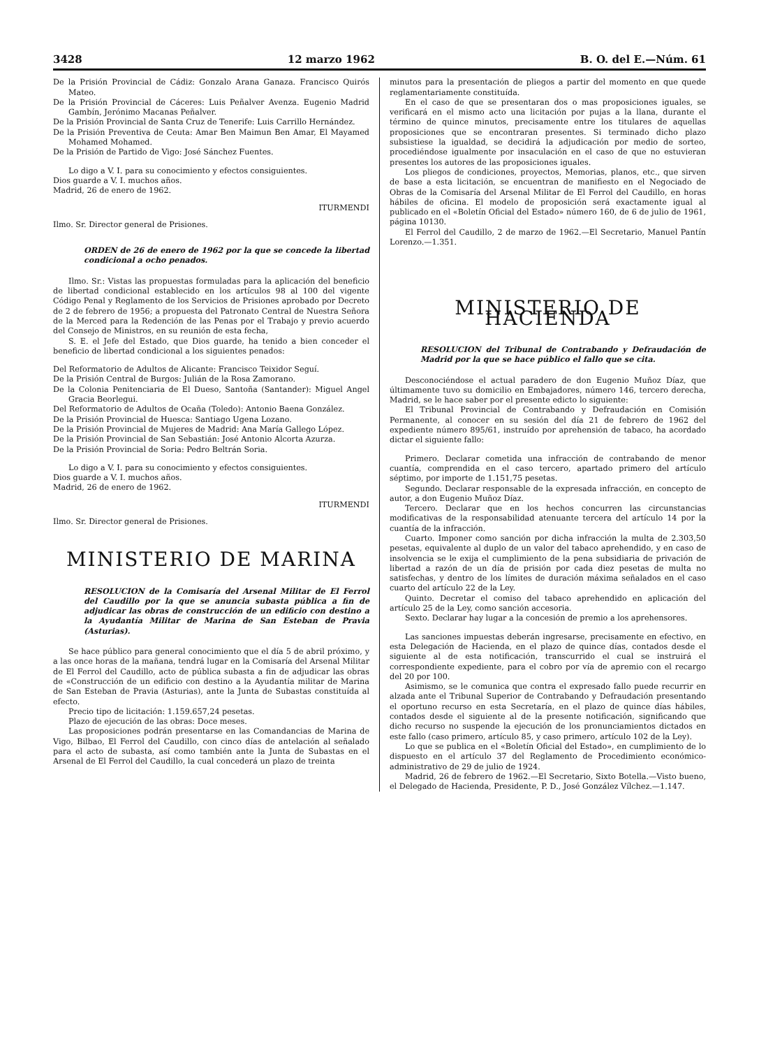3428 12 marzo 1962 B. O. del E.—Núm. 61
De la Prisión Provincial de Cádiz: Gonzalo Arana Ganaza. Francisco Quirós Mateo.
De la Prisión Provincial de Cáceres: Luis Peñalver Avenza. Eugenio Madrid Gambín, Jerónimo Macanas Peñalver.
De la Prisión Provincial de Santa Cruz de Tenerife: Luis Carrillo Hernández.
De la Prisión Preventiva de Ceuta: Amar Ben Maimun Ben Amar, El Mayamed Mohamed Mohamed.
De la Prisión de Partido de Vigo: José Sánchez Fuentes.
Lo digo a V. I. para su conocimiento y efectos consiguientes.
Dios guarde a V. I. muchos años.
Madrid, 26 de enero de 1962.
ITURMENDI
Ilmo. Sr. Director general de Prisiones.
ORDEN de 26 de enero de 1962 por la que se concede la libertad condicional a ocho penados.
Ilmo. Sr.: Vistas las propuestas formuladas para la aplicación del beneficio de libertad condicional establecido en los artículos 98 al 100 del vigente Código Penal y Reglamento de los Servicios de Prisiones aprobado por Decreto de 2 de febrero de 1956; a propuesta del Patronato Central de Nuestra Señora de la Merced para la Redención de las Penas por el Trabajo y previo acuerdo del Consejo de Ministros, en su reunión de esta fecha,
S. E. el Jefe del Estado, que Dios guarde, ha tenido a bien conceder el beneficio de libertad condicional a los siguientes penados:
Del Reformatorio de Adultos de Alicante: Francisco Teixidor Seguí.
De la Prisión Central de Burgos: Julián de la Rosa Zamorano.
De la Colonia Penitenciaria de El Dueso, Santoña (Santander): Miguel Angel Gracia Beorlegui.
Del Reformatorio de Adultos de Ocaña (Toledo): Antonio Baena González.
De la Prisión Provincial de Huesca: Santiago Ugena Lozano.
De la Prisión Provincial de Mujeres de Madrid: Ana María Gallego López.
De la Prisión Provincial de San Sebastián: José Antonio Alcorta Azurza.
De la Prisión Provincial de Soria: Pedro Beltrán Soria.
Lo digo a V. I. para su conocimiento y efectos consiguientes.
Dios guarde a V. I. muchos años.
Madrid, 26 de enero de 1962.
ITURMENDI
Ilmo. Sr. Director general de Prisiones.
MINISTERIO DE MARINA
RESOLUCION de la Comisaría del Arsenal Militar de El Ferrol del Caudillo por la que se anuncia subasta pública a fin de adjudicar las obras de construcción de un edificio con destino a la Ayudantía Militar de Marina de San Esteban de Pravia (Asturias).
Se hace público para general conocimiento que el día 5 de abril próximo, y a las once horas de la mañana, tendrá lugar en la Comisaría del Arsenal Militar de El Ferrol del Caudillo, acto de pública subasta a fin de adjudicar las obras de «Construcción de un edificio con destino a la Ayudantía militar de Marina de San Esteban de Pravia (Asturias), ante la Junta de Subastas constituída al efecto.
Precio tipo de licitación: 1.159.657,24 pesetas.
Plazo de ejecución de las obras: Doce meses.
Las proposiciones podrán presentarse en las Comandancias de Marina de Vigo, Bilbao, El Ferrol del Caudillo, con cinco días de antelación al señalado para el acto de subasta, así como también ante la Junta de Subastas en el Arsenal de El Ferrol del Caudillo, la cual concederá un plazo de treinta
minutos para la presentación de pliegos a partir del momento en que quede reglamentariamente constituída.
En el caso de que se presentaran dos o mas proposiciones iguales, se verificará en el mismo acto una licitación por pujas a la llana, durante el término de quince minutos, precisamente entre los titulares de aquellas proposiciones que se encontraran presentes. Si terminado dicho plazo subsistiese la igualdad, se decidirá la adjudicación por medio de sorteo, procediéndose igualmente por insaculación en el caso de que no estuvieran presentes los autores de las proposiciones iguales.
Los pliegos de condiciones, proyectos, Memorias, planos, etc., que sirven de base a esta licitación, se encuentran de manifiesto en el Negociado de Obras de la Comisaría del Arsenal Militar de El Ferrol del Caudillo, en horas hábiles de oficina. El modelo de proposición será exactamente igual al publicado en el «Boletín Oficial del Estado» número 160, de 6 de julio de 1961, página 10130.
El Ferrol del Caudillo, 2 de marzo de 1962.—El Secretario, Manuel Pantín Lorenzo.—1.351.
MINISTERIO DE HACIENDA
RESOLUCION del Tribunal de Contrabando y Defraudación de Madrid por la que se hace público el fallo que se cita.
Desconociéndose el actual paradero de don Eugenio Muñoz Díaz, que últimamente tuvo su domicilio en Embajadores, número 146, tercero derecha, Madrid, se le hace saber por el presente edicto lo siguiente:
El Tribunal Provincial de Contrabando y Defraudación en Comisión Permanente, al conocer en su sesión del día 21 de febrero de 1962 del expediente número 895/61, instruído por aprehensión de tabaco, ha acordado dictar el siguiente fallo:
Primero. Declarar cometida una infracción de contrabando de menor cuantía, comprendida en el caso tercero, apartado primero del artículo séptimo, por importe de 1.151,75 pesetas.
Segundo. Declarar responsable de la expresada infracción, en concepto de autor, a don Eugenio Muñoz Díaz.
Tercero. Declarar que en los hechos concurren las circunstancias modificativas de la responsabilidad atenuante tercera del artículo 14 por la cuantía de la infracción.
Cuarto. Imponer como sanción por dicha infracción la multa de 2.303,50 pesetas, equivalente al duplo de un valor del tabaco aprehendido, y en caso de insolvencia se le exija el cumplimiento de la pena subsidiaria de privación de libertad a razón de un día de prisión por cada diez pesetas de multa no satisfechas, y dentro de los límites de duración máxima señalados en el caso cuarto del artículo 22 de la Ley.
Quinto. Decretar el comiso del tabaco aprehendido en aplicación del artículo 25 de la Ley, como sanción accesoria.
Sexto. Declarar hay lugar a la concesión de premio a los aprehensores.
Las sanciones impuestas deberán ingresarse, precisamente en efectivo, en esta Delegación de Hacienda, en el plazo de quince días, contados desde el siguiente al de esta notificación, transcurrido el cual se instruirá el correspondiente expediente, para el cobro por vía de apremio con el recargo del 20 por 100.
Asimismo, se le comunica que contra el expresado fallo puede recurrir en alzada ante el Tribunal Superior de Contrabando y Defraudación presentando el oportuno recurso en esta Secretaría, en el plazo de quince días hábiles, contados desde el siguiente al de la presente notificación, significando que dicho recurso no suspende la ejecución de los pronunciamientos dictados en este fallo (caso primero, artículo 85, y caso primero, artículo 102 de la Ley).
Lo que se publica en el «Boletín Oficial del Estado», en cumplimiento de lo dispuesto en el artículo 37 del Reglamento de Procedimiento económico-administrativo de 29 de julio de 1924.
Madrid, 26 de febrero de 1962.—El Secretario, Sixto Botella.—Visto bueno, el Delegado de Hacienda, Presidente, P. D., José González Vílchez.—1.147.